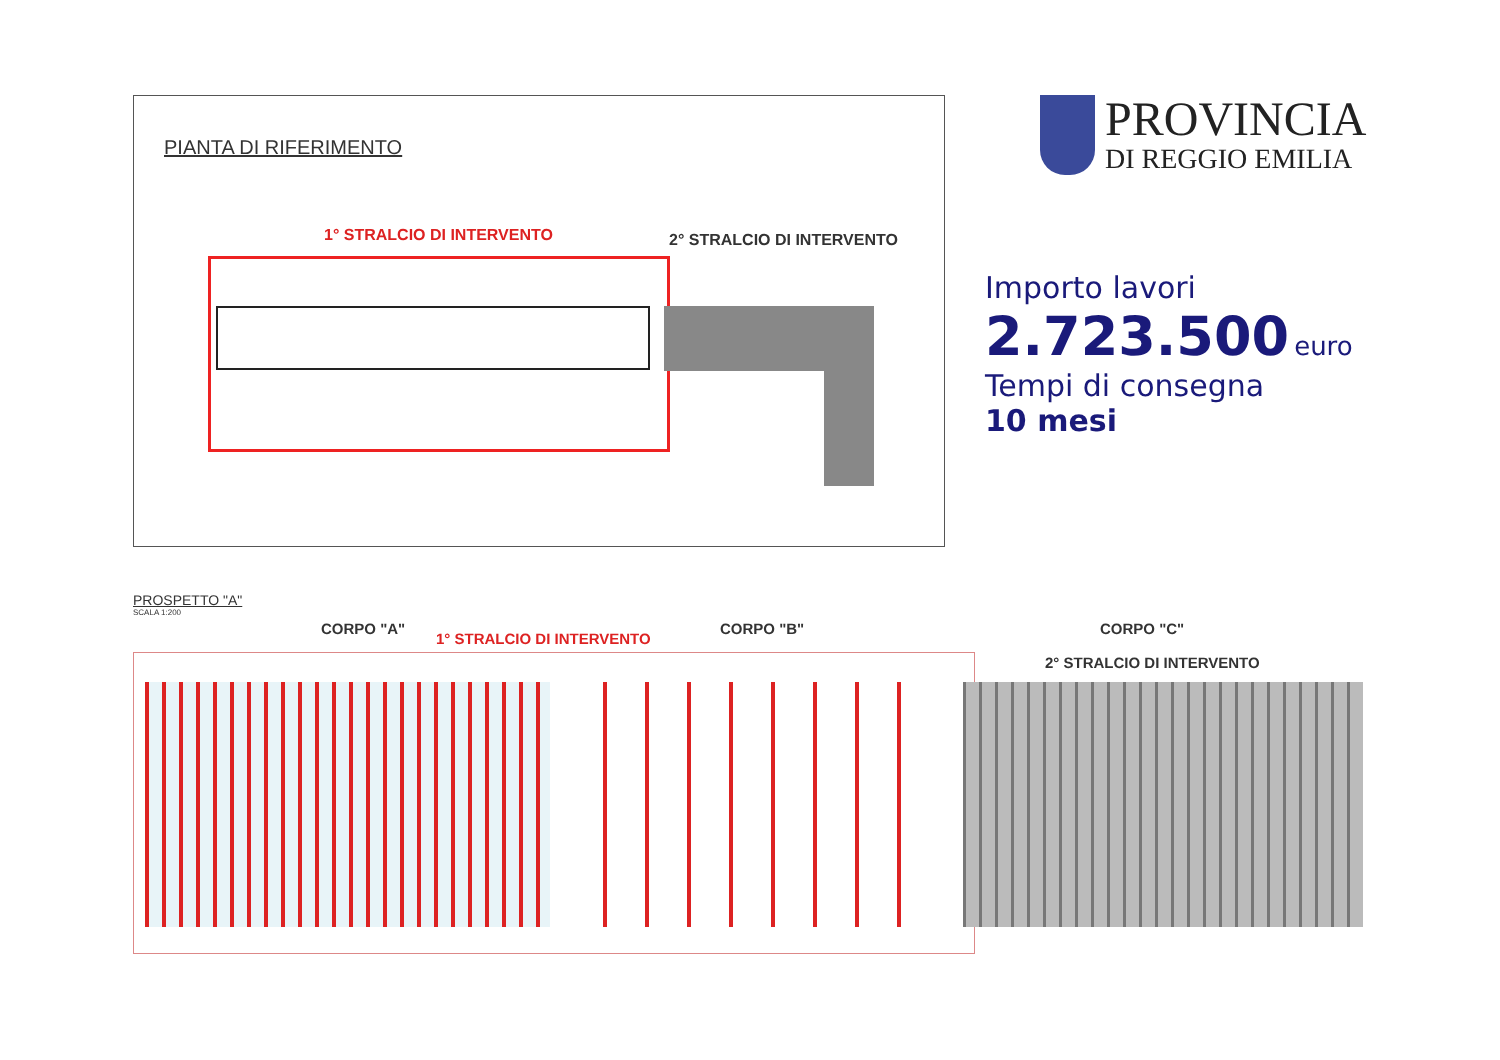PIANTA DI RIFERIMENTO
1° STRALCIO DI INTERVENTO 2° STRALCIO DI INTERVENTO
PROVINCIA
DI REGGIO EMILIA
Importo lavori
2.723.500 euro
Tempi di consegna
10 mesi
PROSPETTO "A"
SCALA 1:200
CORPO "A"
1° STRALCIO DI INTERVENTO
CORPO "B" CORPO "C"
2° STRALCIO DI INTERVENTO